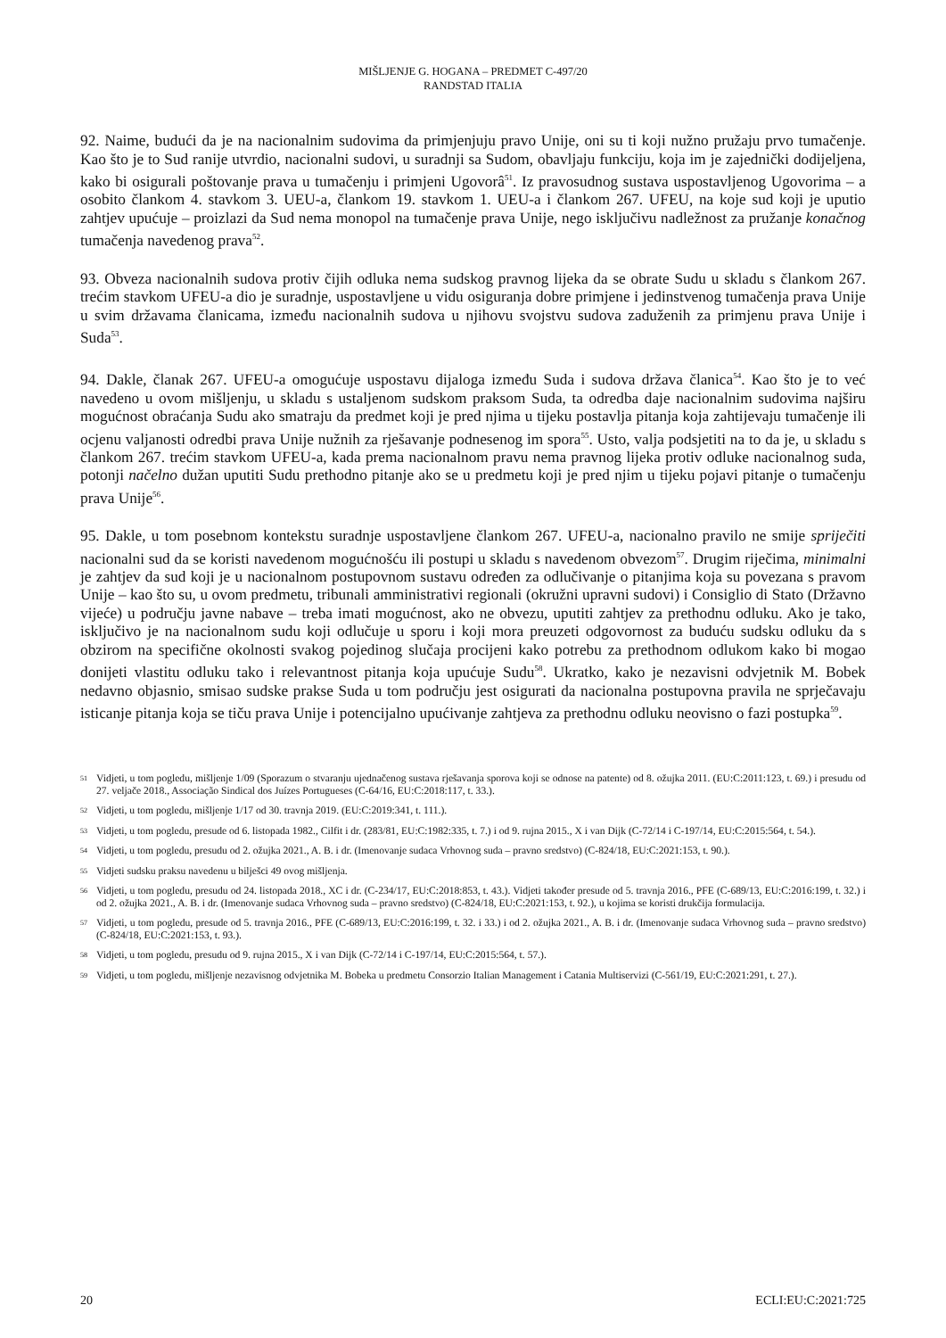MIŠLJENJE G. HOGANA – PREDMET C-497/20
RANDSTAD ITALIA
92. Naime, budući da je na nacionalnim sudovima da primjenjuju pravo Unije, oni su ti koji nužno pružaju prvo tumačenje. Kao što je to Sud ranije utvrdio, nacionalni sudovi, u suradnji sa Sudom, obavljaju funkciju, koja im je zajednički dodijeljena, kako bi osigurali poštovanje prava u tumačenju i primjeni Ugovorâ<sup>51</sup>. Iz pravosudnog sustava uspostavljenog Ugovorima – a osobito člankom 4. stavkom 3. UEU-a, člankom 19. stavkom 1. UEU-a i člankom 267. UFEU, na koje sud koji je uputio zahtjev upućuje – proizlazi da Sud nema monopol na tumačenje prava Unije, nego isključivu nadležnost za pružanje konačnog tumačenja navedenog prava<sup>52</sup>.
93. Obveza nacionalnih sudova protiv čijih odluka nema sudskog pravnog lijeka da se obrate Sudu u skladu s člankom 267. trećim stavkom UFEU-a dio je suradnje, uspostavljene u vidu osiguranja dobre primjene i jedinstvenog tumačenja prava Unije u svim državama članicama, između nacionalnih sudova u njihovu svojstvu sudova zaduženih za primjenu prava Unije i Suda<sup>53</sup>.
94. Dakle, članak 267. UFEU-a omogućuje uspostavu dijaloga između Suda i sudova država članica<sup>54</sup>. Kao što je to već navedeno u ovom mišljenju, u skladu s ustaljenom sudskom praksom Suda, ta odredba daje nacionalnim sudovima najširu mogućnost obraćanja Sudu ako smatraju da predmet koji je pred njima u tijeku postavlja pitanja koja zahtijevaju tumačenje ili ocjenu valjanosti odredbi prava Unije nužnih za rješavanje podnesenog im spora<sup>55</sup>. Usto, valja podsjetiti na to da je, u skladu s člankom 267. trećim stavkom UFEU-a, kada prema nacionalnom pravu nema pravnog lijeka protiv odluke nacionalnog suda, potonji načelno dužan uputiti Sudu prethodno pitanje ako se u predmetu koji je pred njim u tijeku pojavi pitanje o tumačenju prava Unije<sup>56</sup>.
95. Dakle, u tom posebnom kontekstu suradnje uspostavljene člankom 267. UFEU-a, nacionalno pravilo ne smije spriječiti nacionalni sud da se koristi navedenom mogućnošću ili postupi u skladu s navedenom obvezom<sup>57</sup>. Drugim riječima, minimalni je zahtjev da sud koji je u nacionalnom postupovnom sustavu određen za odlučivanje o pitanjima koja su povezana s pravom Unije – kao što su, u ovom predmetu, tribunali amministrativi regionali (okružni upravni sudovi) i Consiglio di Stato (Državno vijeće) u području javne nabave – treba imati mogućnost, ako ne obvezu, uputiti zahtjev za prethodnu odluku. Ako je tako, isključivo je na nacionalnom sudu koji odlučuje u sporu i koji mora preuzeti odgovornost za buduću sudsku odluku da s obzirom na specifične okolnosti svakog pojedinog slučaja procijeni kako potrebu za prethodnom odlukom kako bi mogao donijeti vlastitu odluku tako i relevantnost pitanja koja upućuje Sudu<sup>58</sup>. Ukratko, kako je nezavisni odvjetnik M. Bobek nedavno objasnio, smisao sudske prakse Suda u tom području jest osigurati da nacionalna postupovna pravila ne sprječavaju isticanje pitanja koja se tiču prava Unije i potencijalno upućivanje zahtjeva za prethodnu odluku neovisno o fazi postupka<sup>59</sup>.
51 Vidjeti, u tom pogledu, mišljenje 1/09 (Sporazum o stvaranju ujednačenog sustava rješavanja sporova koji se odnose na patente) od 8. ožujka 2011. (EU:C:2011:123, t. 69.) i presudu od 27. veljače 2018., Associação Sindical dos Juízes Portugueses (C-64/16, EU:C:2018:117, t. 33.).
52 Vidjeti, u tom pogledu, mišljenje 1/17 od 30. travnja 2019. (EU:C:2019:341, t. 111.).
53 Vidjeti, u tom pogledu, presude od 6. listopada 1982., Cilfit i dr. (283/81, EU:C:1982:335, t. 7.) i od 9. rujna 2015., X i van Dijk (C-72/14 i C-197/14, EU:C:2015:564, t. 54.).
54 Vidjeti, u tom pogledu, presudu od 2. ožujka 2021., A. B. i dr. (Imenovanje sudaca Vrhovnog suda – pravno sredstvo) (C-824/18, EU:C:2021:153, t. 90.).
55 Vidjeti sudsku praksu navedenu u bilješci 49 ovog mišljenja.
56 Vidjeti, u tom pogledu, presudu od 24. listopada 2018., XC i dr. (C-234/17, EU:C:2018:853, t. 43.). Vidjeti također presude od 5. travnja 2016., PFE (C-689/13, EU:C:2016:199, t. 32.) i od 2. ožujka 2021., A. B. i dr. (Imenovanje sudaca Vrhovnog suda – pravno sredstvo) (C-824/18, EU:C:2021:153, t. 92.), u kojima se koristi drukčija formulacija.
57 Vidjeti, u tom pogledu, presude od 5. travnja 2016., PFE (C-689/13, EU:C:2016:199, t. 32. i 33.) i od 2. ožujka 2021., A. B. i dr. (Imenovanje sudaca Vrhovnog suda – pravno sredstvo) (C-824/18, EU:C:2021:153, t. 93.).
58 Vidjeti, u tom pogledu, presudu od 9. rujna 2015., X i van Dijk (C-72/14 i C-197/14, EU:C:2015:564, t. 57.).
59 Vidjeti, u tom pogledu, mišljenje nezavisnog odvjetnika M. Bobeka u predmetu Consorzio Italian Management i Catania Multiservizi (C-561/19, EU:C:2021:291, t. 27.).
20 ECLI:EU:C:2021:725